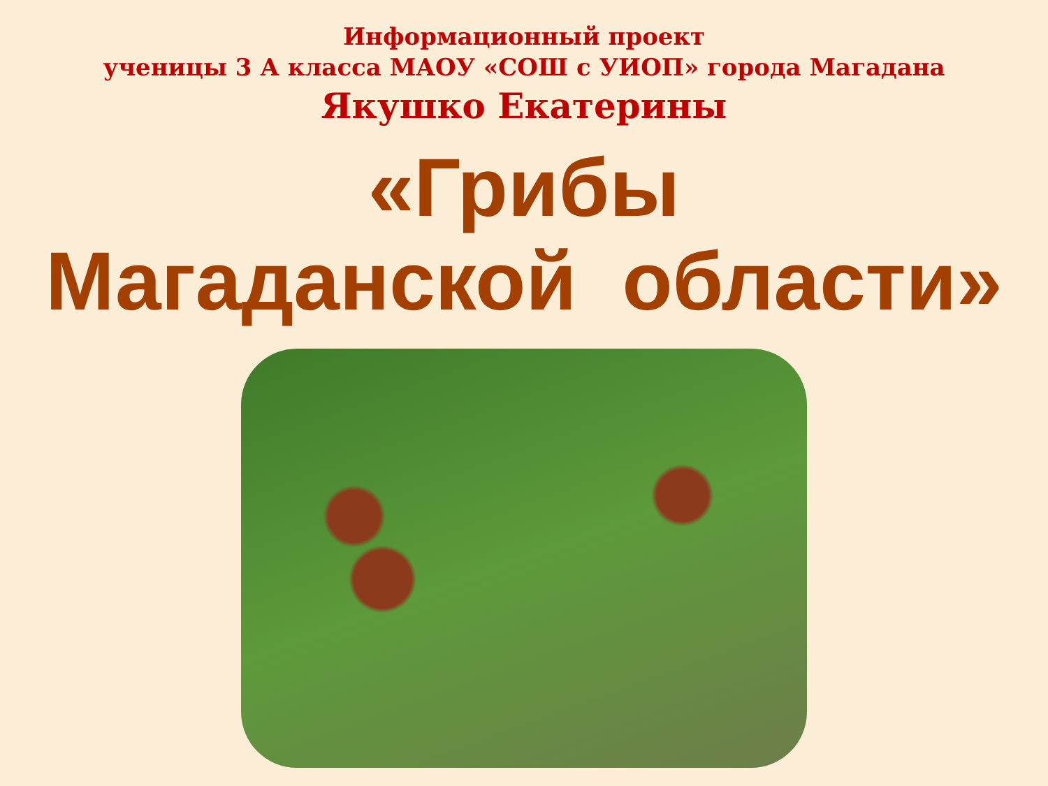Информационный проект
ученицы 3 А класса МАОУ «СОШ с УИОП» города Магадана
Якушко Екатерины
«Грибы
Магаданской области»